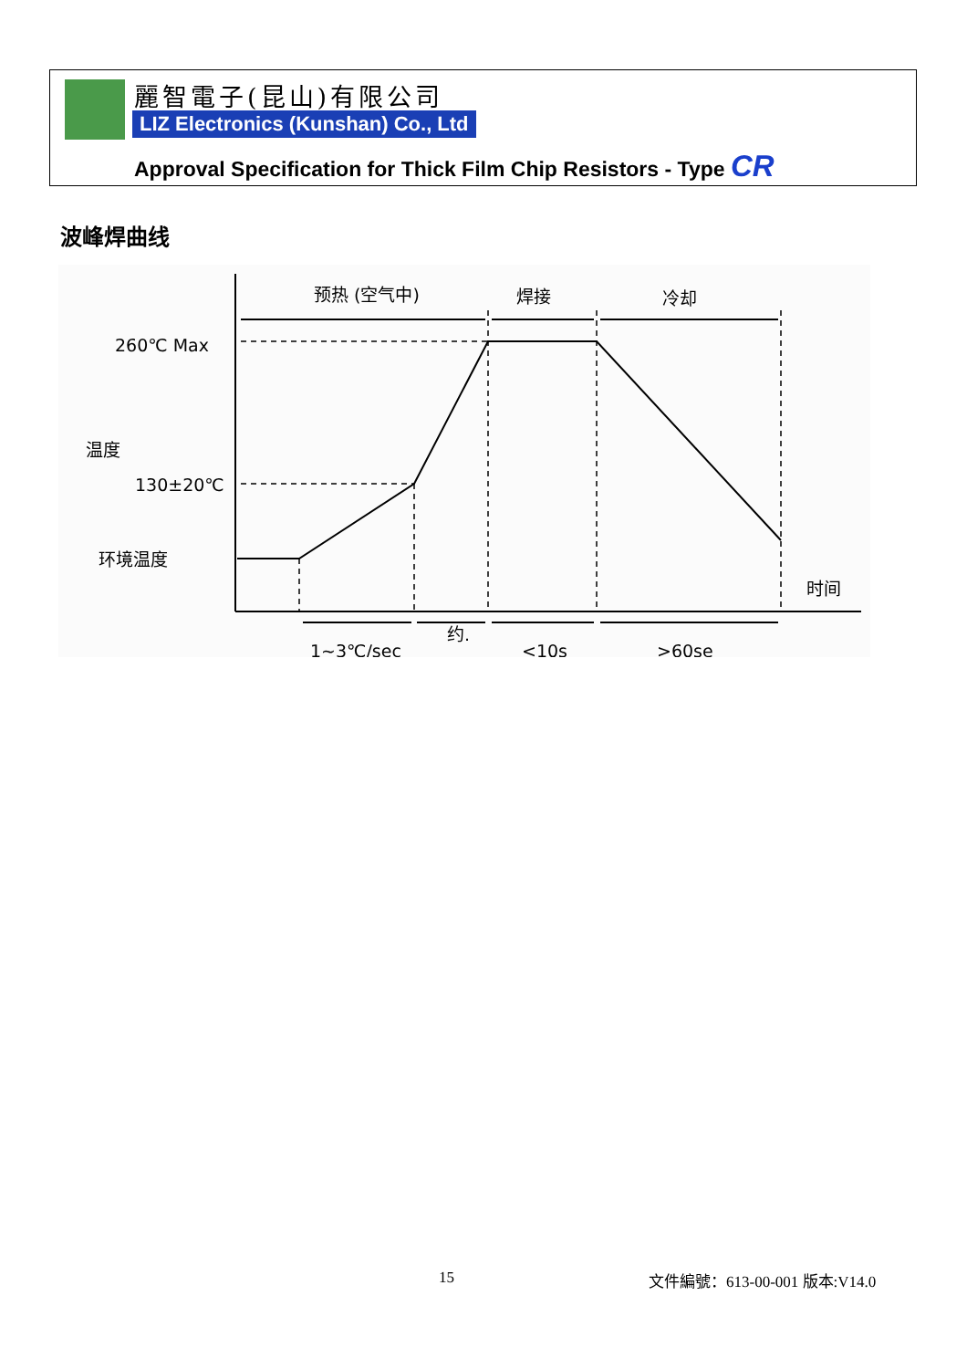麗智電子(昆山)有限公司
LIZ Electronics (Kunshan) Co., Ltd
Approval Specification for Thick Film Chip Resistors - Type CR
波峰焊曲线
预热 (空气中)
焊接
冷却
260℃ Max
130±20℃
环境温度
温度
时间
1~3℃/sec
约.
<10s
>60se
15 文件編號：613-00-001 版本:V14.0